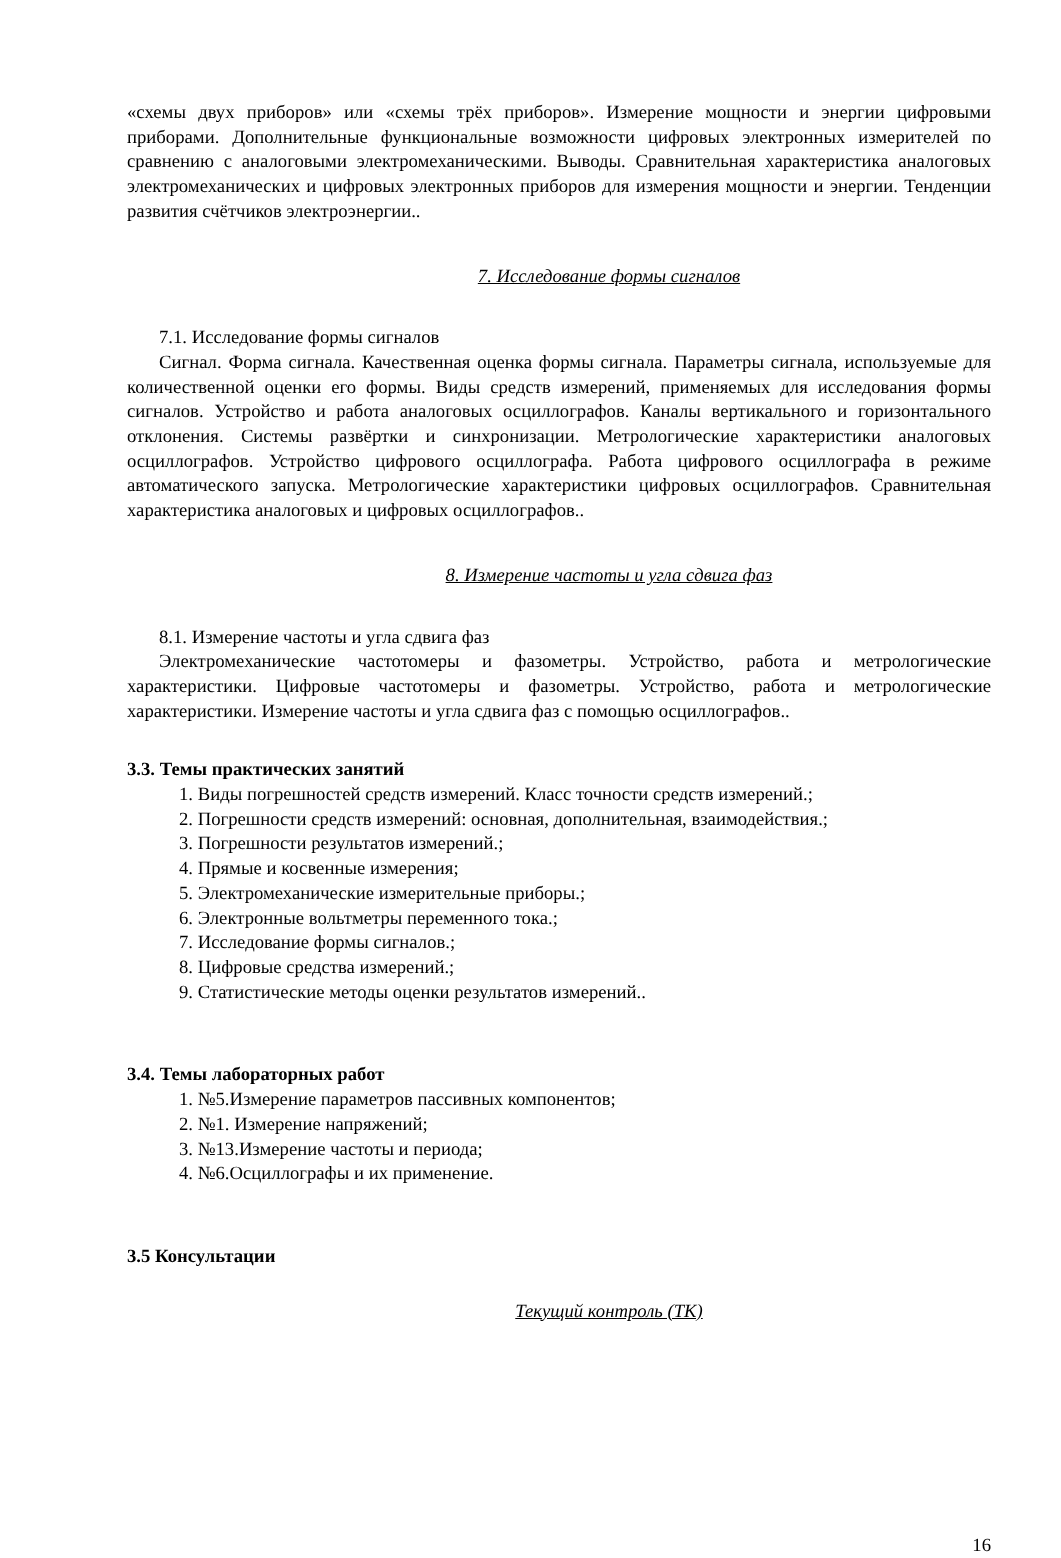«схемы двух приборов» или «схемы трёх приборов». Измерение мощности и энергии цифровыми приборами. Дополнительные функциональные возможности цифровых электронных измерителей по сравнению с аналоговыми электромеханическими. Выводы. Сравнительная характеристика аналоговых электромеханических и цифровых электронных приборов для измерения мощности и энергии. Тенденции развития счётчиков электроэнергии..
7. Исследование формы сигналов
7.1. Исследование формы сигналов
Сигнал. Форма сигнала. Качественная оценка формы сигнала. Параметры сигнала, используемые для количественной оценки его формы. Виды средств измерений, применяемых для исследования формы сигналов. Устройство и работа аналоговых осциллографов. Каналы вертикального и горизонтального отклонения. Системы развёртки и синхронизации. Метрологические характеристики аналоговых осциллографов. Устройство цифрового осциллографа. Работа цифрового осциллографа в режиме автоматического запуска. Метрологические характеристики цифровых осциллографов. Сравнительная характеристика аналоговых и цифровых осциллографов..
8. Измерение частоты и угла сдвига фаз
8.1. Измерение частоты и угла сдвига фаз
Электромеханические частотомеры и фазометры. Устройство, работа и метрологические характеристики. Цифровые частотомеры и фазометры. Устройство, работа и метрологические характеристики. Измерение частоты и угла сдвига фаз с помощью осциллографов..
3.3. Темы практических занятий
1. Виды погрешностей средств измерений. Класс точности средств измерений.;
2. Погрешности средств измерений: основная, дополнительная, взаимодействия.;
3. Погрешности результатов измерений.;
4. Прямые и косвенные измерения;
5. Электромеханические измерительные приборы.;
6. Электронные вольтметры переменного тока.;
7. Исследование формы сигналов.;
8. Цифровые средства измерений.;
9. Статистические методы оценки результатов измерений..
3.4. Темы лабораторных работ
1. №5.Измерение параметров пассивных компонентов;
2. №1. Измерение напряжений;
3. №13.Измерение частоты и периода;
4. №6.Осциллографы и их применение.
3.5 Консультации
Текущий контроль (ТК)
16